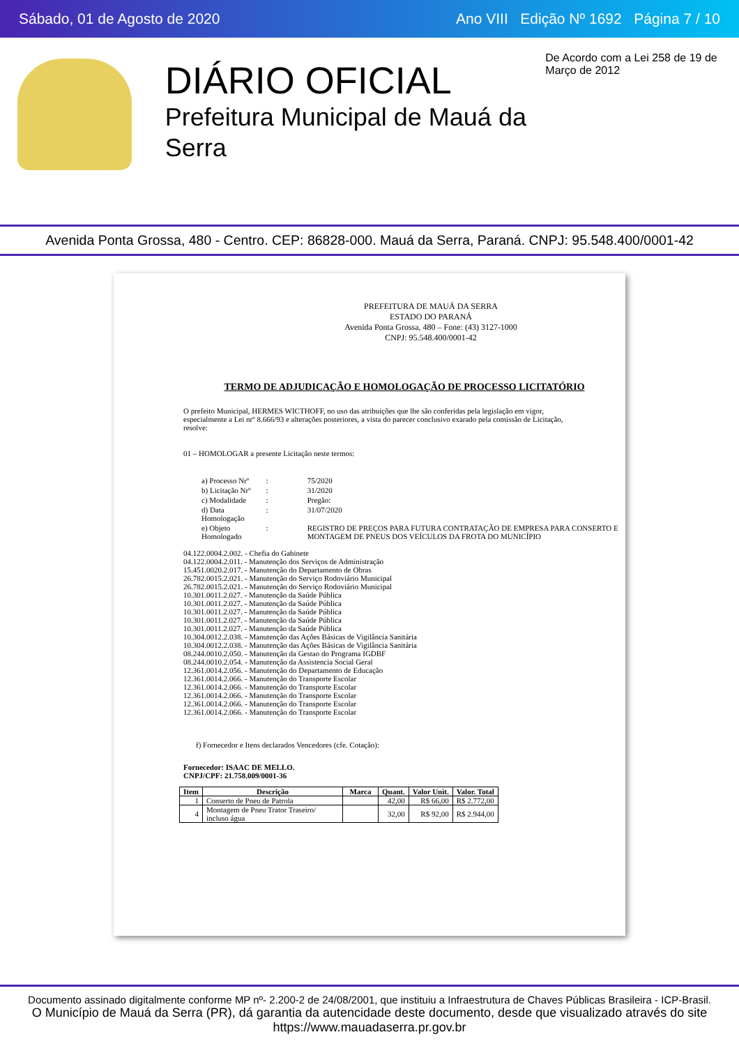Sábado, 01 de Agosto de 2020 Ano VIII Edição Nº 1692 Página 7 / 10
DIÁRIO OFICIAL
Prefeitura Municipal de Mauá da Serra
De Acordo com a Lei 258 de 19 de Março de 2012
Avenida Ponta Grossa, 480 - Centro. CEP: 86828-000. Mauá da Serra, Paraná. CNPJ: 95.548.400/0001-42
PREFEITURA DE MAUÁ DA SERRA
ESTADO DO PARANÁ
Avenida Ponta Grossa, 480 – Fone: (43) 3127-1000
CNPJ: 95.548.400/0001-42
TERMO DE ADJUDICAÇÃO E HOMOLOGAÇÃO DE PROCESSO LICITATÓRIO
O prefeito Municipal, HERMES WICTHOFF, no uso das atribuições que lhe são conferidas pela legislação em vigor, especialmente a Lei nrº 8.666/93 e alterações posteriores, a vista do parecer conclusivo exarado pela comissão de Licitação, resolve:
01 – HOMOLOGAR a presente Licitação neste termos:
| a) Processo Nrº | : | 75/2020 |
| b) Licitação Nrº | : | 31/2020 |
| c) Modalidade | : | Pregão: |
| d) Data Homologação | : | 31/07/2020 |
| e) Objeto Homologado | : | REGISTRO DE PREÇOS PARA FUTURA CONTRATAÇÃO DE EMPRESA PARA CONSERTO E MONTAGEM DE PNEUS DOS VEÍCULOS DA FROTA DO MUNICÍPIO |
04.122.0004.2.002. - Chefia do Gabinete
04.122.0004.2.011. - Manutenção dos Serviços de Administração
15.451.0020.2.017. - Manutenção do Departamento de Obras
26.782.0015.2.021. - Manutenção do Serviço Rodoviário Municipal
26.782.0015.2.021. - Manutenção do Serviço Rodoviário Municipal
10.301.0011.2.027. - Manutenção da Saúde Pública
10.301.0011.2.027. - Manutenção da Saúde Pública
10.301.0011.2.027. - Manutenção da Saúde Pública
10.301.0011.2.027. - Manutenção da Saúde Pública
10.301.0011.2.027. - Manutenção da Saúde Pública
10.304.0012.2.038. - Manutenção das Ações Básicas de Vigilância Sanitária
10.304.0012.2.038. - Manutenção das Ações Básicas de Vigilância Sanitária
08.244.0010.2.050. - Manutenção da Gestao do Programa IGDBF
08.244.0010.2.054. - Manutenção da Assistencia Social Geral
12.361.0014.2.056. - Manutenção do Departamento de Educação
12.361.0014.2.066. - Manutenção do Transporte Escolar
12.361.0014.2.066. - Manutenção do Transporte Escolar
12.361.0014.2.066. - Manutenção do Transporte Escolar
12.361.0014.2.066. - Manutenção do Transporte Escolar
12.361.0014.2.066. - Manutenção do Transporte Escolar
f) Fornecedor e Itens declarados Vencedores (cfe. Cotação):
Fornecedor: ISAAC DE MELLO.
CNPJ/CPF: 21.758.009/0001-36
| Item | Descrição | Marca | Quant. | Valor Unit. | Valor. Total |
| --- | --- | --- | --- | --- | --- |
| 1 | Conserto de Pneu de Patrola | | 42,00 | R$ 66,00 | R$ 2.772,00 |
| 4 | Montagem de Pneu Trator Traseiro/ incluso água | | 32,00 | R$ 92,00 | R$ 2.944,00 |
Documento assinado digitalmente conforme MP nº- 2.200-2 de 24/08/2001, que instituiu a Infraestrutura de Chaves Públicas Brasileira - ICP-Brasil.
O Município de Mauá da Serra (PR), dá garantia da autencidade deste documento, desde que visualizado através do site https://www.mauadaserra.pr.gov.br